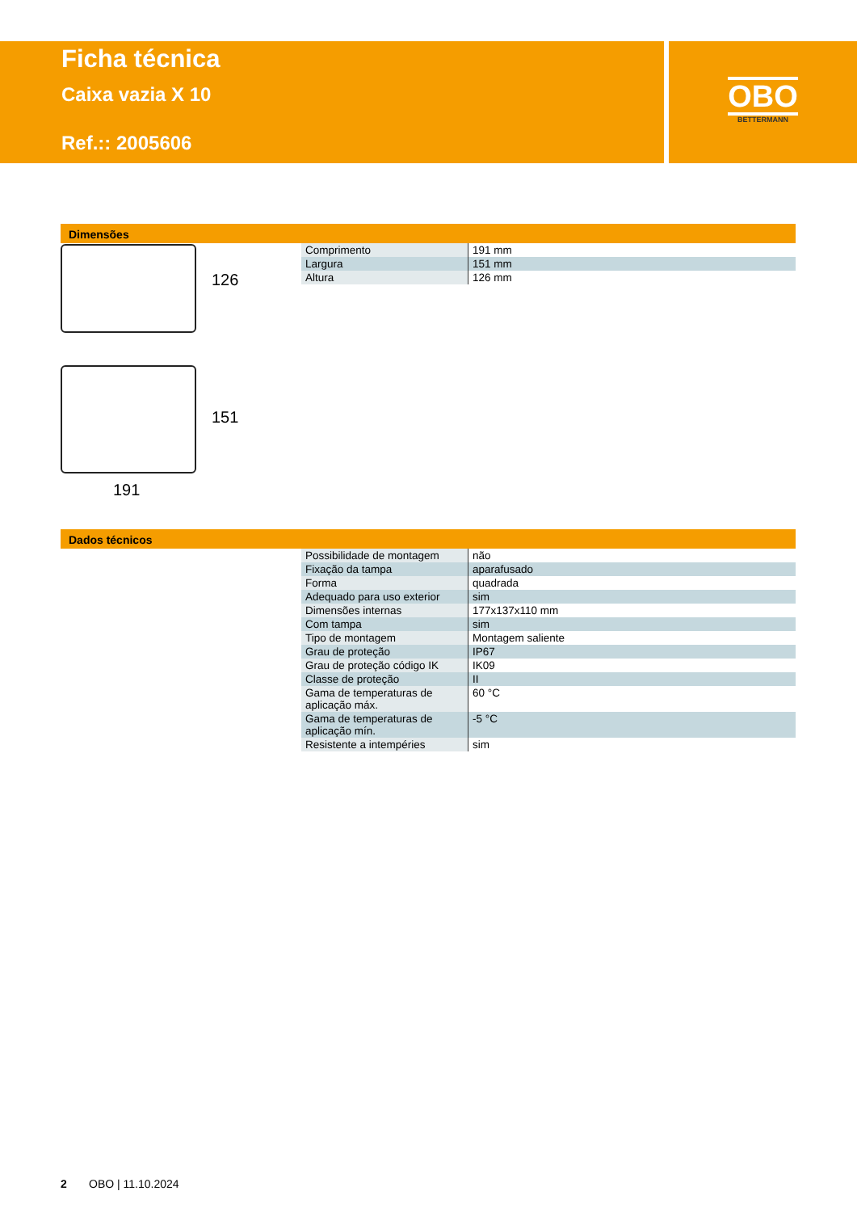Ficha técnica
Caixa vazia X 10
Ref.:: 2005606
OBO
BETTERMANN
Dimensões
126
151
191
| Comprimento | 191 mm |
| Largura | 151 mm |
| Altura | 126 mm |
Dados técnicos
| Possibilidade de montagem | não |
| Fixação da tampa | aparafusado |
| Forma | quadrada |
| Adequado para uso exterior | sim |
| Dimensões internas | 177x137x110 mm |
| Com tampa | sim |
| Tipo de montagem | Montagem saliente |
| Grau de proteção | IP67 |
| Grau de proteção código IK | IK09 |
| Classe de proteção | II |
| Gama de temperaturas de aplicação máx. | 60 °C |
| Gama de temperaturas de aplicação mín. | -5 °C |
| Resistente a intempéries | sim |
2 OBO | 11.10.2024